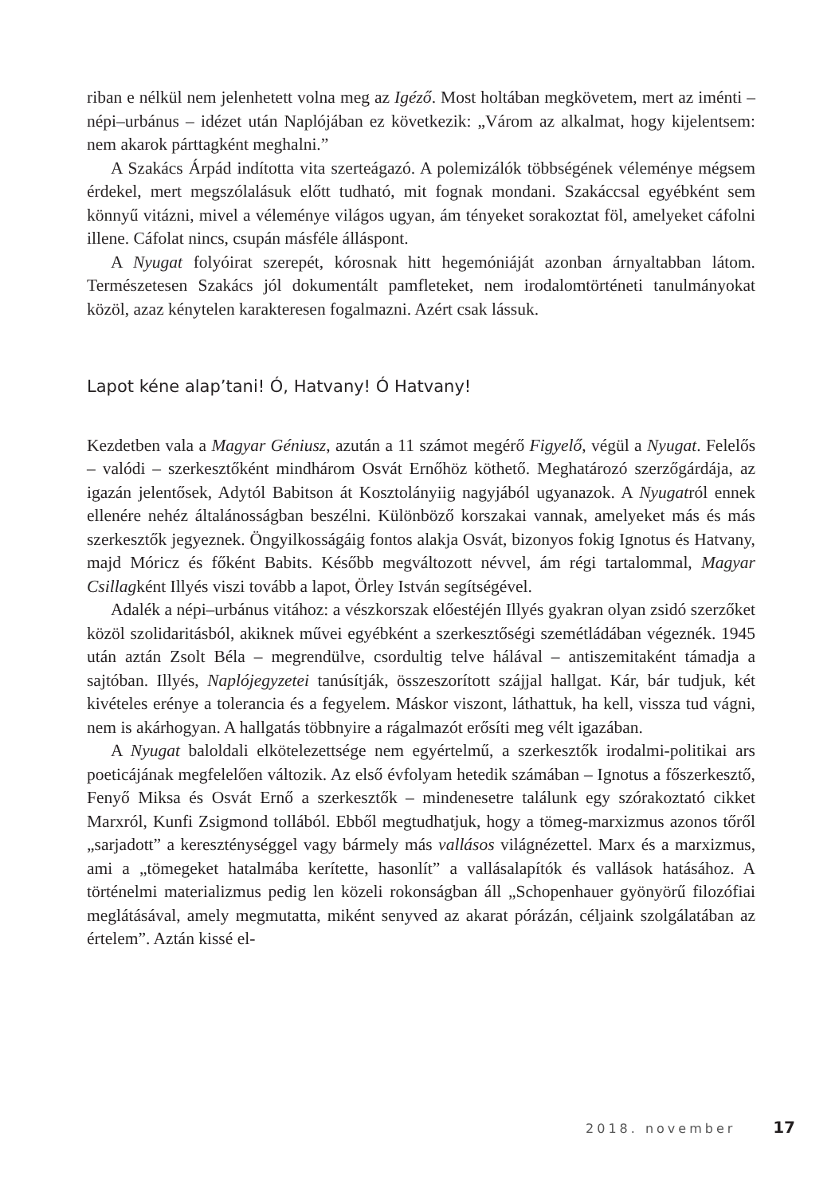riban e nélkül nem jelenhetett volna meg az Igéző. Most holtában megkövetem, mert az iménti – népi–urbánus – idézet után Naplójában ez következik: „Várom az alkalmat, hogy kijelentsem: nem akarok párttagként meghalni.”
A Szakács Árpád indította vita szerteágazó. A polemizálók többségének véleménye mégsem érdekel, mert megszólalásuk előtt tudható, mit fognak mondani. Szakáccsal egyébként sem könnyű vitázni, mivel a véleménye világos ugyan, ám tényeket sorakoztat föl, amelyeket cáfolni illene. Cáfolat nincs, csupán másféle álláspont.
A Nyugat folyóirat szerepét, kórosnak hitt hegemóniáját azonban árnyaltabban látom. Természetesen Szakács jól dokumentált pamfleteket, nem irodalomtörténeti tanulmányokat közöl, azaz kénytelen karakteresen fogalmazni. Azért csak lássuk.
Lapot kéne alap’tani! Ó, Hatvany! Ó Hatvany!
Kezdetben vala a Magyar Géniusz, azután a 11 számot megérő Figyelő, végül a Nyugat. Felelős – valódi – szerkesztőként mindhárom Osvát Ernőhöz köthető. Meghatározó szerzőgárdája, az igazán jelentősek, Adytól Babitson át Kosztolányiig nagyjából ugyanazok. A Nyugatról ennek ellenére nehéz általánosságban beszélni. Különböző korszakai vannak, amelyeket más és más szerkesztők jegyeznek. Öngyilkosságáig fontos alakja Osvát, bizonyos fokig Ignotus és Hatvany, majd Móricz és főként Babits. Később megváltozott névvel, ám régi tartalommal, Magyar Csillagként Illyés viszi tovább a lapot, Örley István segítségével.
Adalék a népi–urbánus vitához: a vészkorszak előestéjén Illyés gyakran olyan zsidó szerzőket közöl szolidaritásból, akiknek művei egyébként a szerkesztőségi szemétládában végeznék. 1945 után aztán Zsolt Béla – megrendülve, csordultig telve hálával – antiszemitaként támadja a sajtóban. Illyés, Naplójegyzetei tanúsítják, összeszorított szájjal hallgat. Kár, bár tudjuk, két kivételes erénye a tolerancia és a fegyelem. Máskor viszont, láthattuk, ha kell, vissza tud vágni, nem is akárhogyan. A hallgatás többnyire a rágalmazót erősíti meg vélt igazában.
A Nyugat baloldali elkötelezettsége nem egyértelmű, a szerkesztők irodalmi-politikai ars poeticájának megfelelően változik. Az első évfolyam hetedik számában – Ignotus a főszerkesztő, Fenyő Miksa és Osvát Ernő a szerkesztők – mindenesetre találunk egy szórakoztató cikket Marxról, Kunfi Zsigmond tollából. Ebből megtudhatjuk, hogy a tömeg-marxizmus azonos tőről „sarjadott” a kereszténységgel vagy bármely más vallásos világnézettel. Marx és a marxizmus, ami a „tömegeket hatalmába kerítette, hasonlít” a vallásalapítók és vallások hatásához. A történelmi materializmus pedig len közeli rokonságban áll „Schopenhauer gyönyörű filozófiai meglátásával, amely megmutatta, miként senyved az akarat pórázán, céljaink szolgálatában az értelem”. Aztán kissé el-
2018. november 17